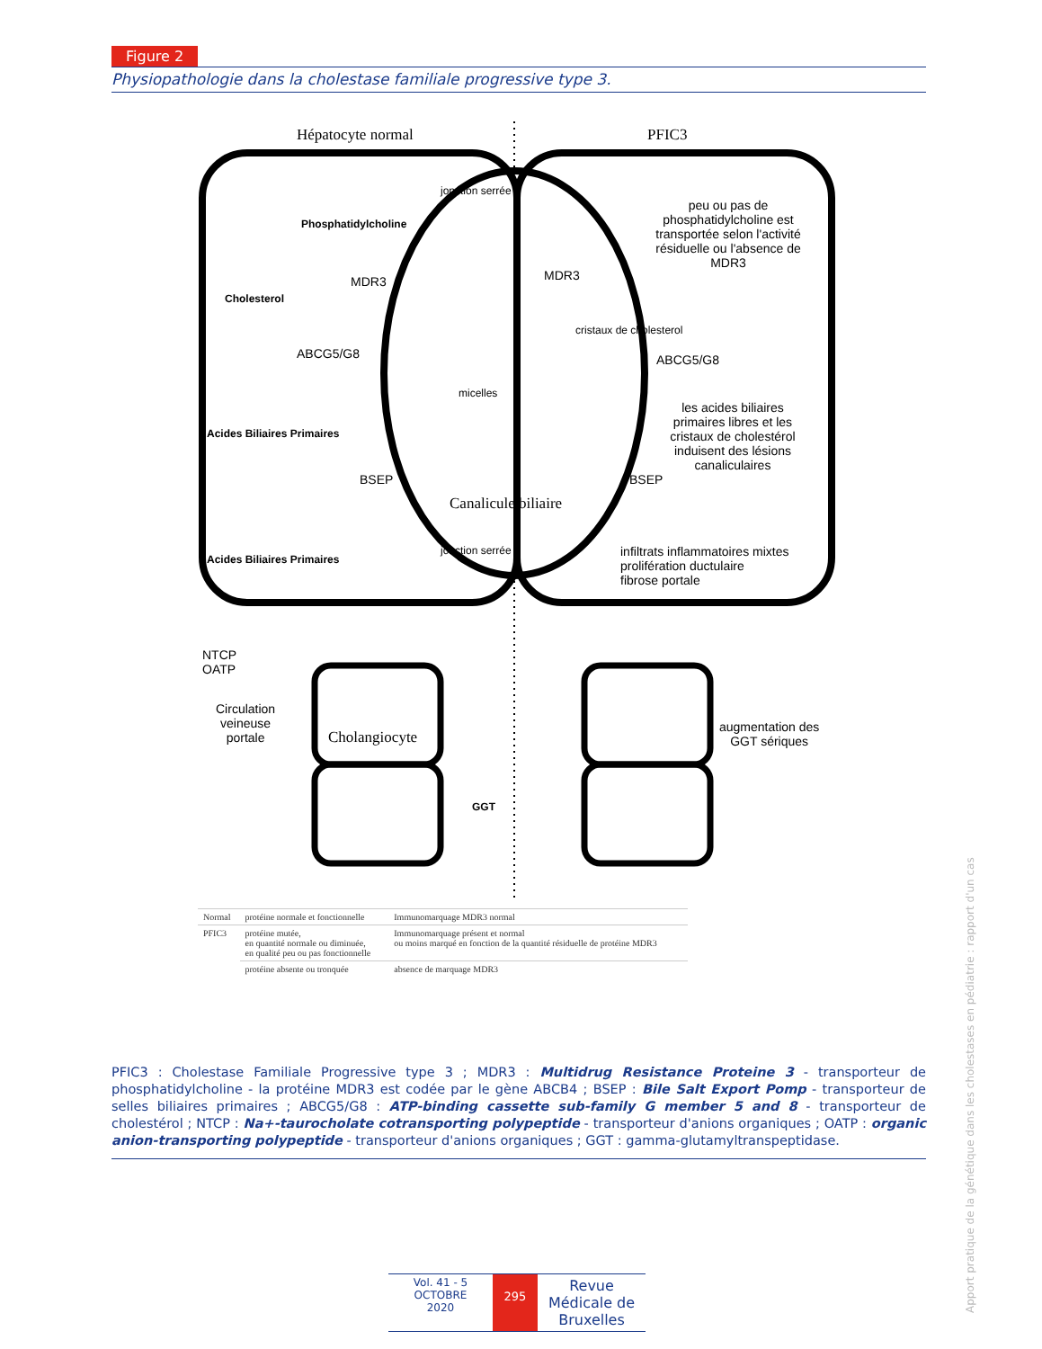Figure 2
Physiopathologie dans la cholestase familiale progressive type 3.
Hépatocyte normal PFIC3
jonction serrée
Phosphatidylcholine
peu ou pas de phosphatidylcholine est transportée selon l'activité résiduelle ou l'absence de MDR3
MDR3 MDR3
Cholesterol
cristaux de cholesterol
ABCG5/G8 ABCG5/G8
micelles
les acides biliaires primaires libres et les cristaux de cholestérol induisent des lésions canaliculaires
Acides Biliaires Primaires
BSEP BSEP
Canalicule biliaire
jonction serrée
infiltrats inflammatoires mixtes
prolifération ductulaire
fibrose portale
Acides Biliaires Primaires
NTCP
OATP
Circulation
veineuse
portale
Cholangiocyte
augmentation des
GGT sériques
GGT
| Normal | protéine normale et fonctionnelle | Immunomarquage MDR3 normal |
| PFIC3 | protéine mutée, en quantité normale ou diminuée, en qualité peu ou pas fonctionnelle | Immunomarquage présent et normal ou moins marqué en fonction de la quantité résiduelle de protéine MDR3 |
| | protéine absente ou tronquée | absence de marquage MDR3 |
PFIC3 : Cholestase Familiale Progressive type 3 ; MDR3 : Multidrug Resistance Proteine 3 - transporteur de phosphatidylcholine - la protéine MDR3 est codée par le gène ABCB4 ; BSEP : Bile Salt Export Pomp - transporteur de selles biliaires primaires ; ABCG5/G8 : ATP-binding cassette sub-family G member 5 and 8 - transporteur de cholestérol ; NTCP : Na+-taurocholate cotransporting polypeptide - transporteur d'anions organiques ; OATP : organic anion-transporting polypeptide - transporteur d'anions organiques ; GGT : gamma-glutamyltranspeptidase.
Vol. 41 - 5
OCTOBRE
2020
295
Revue Médicale de Bruxelles
Apport pratique de la génétique dans les cholestases en pédiatrie : rapport d'un cas